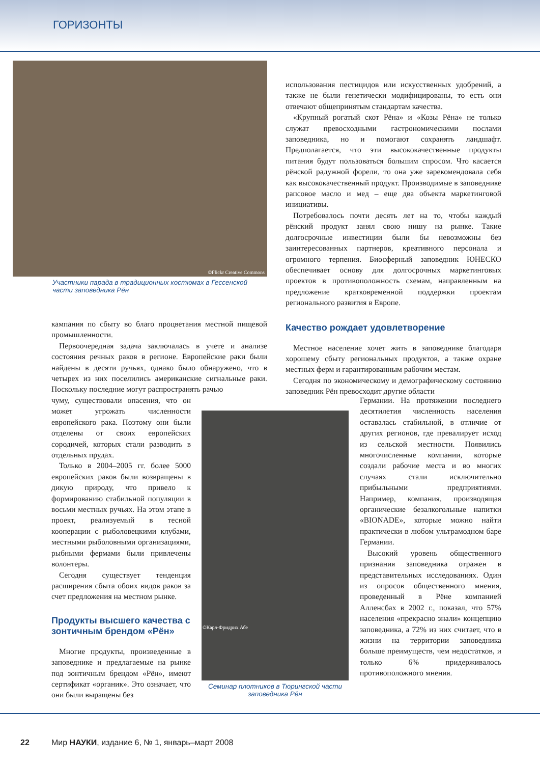ГОРИЗОНТЫ
©Flickr Creative Commons
Участники парада в традиционных костюмах в Гессенской части заповедника Рён
использования пестицидов или искусственных удобрений, а также не были генетически модифицированы, то есть они отвечают общепринятым стандартам качества.
«Крупный рогатый скот Рёна» и «Козы Рёна» не только служат превосходными гастрономическими послами заповедника, но и помогают сохранять ландшафт. Предполагается, что эти высококачественные продукты питания будут пользоваться большим спросом. Что касается рёнской радужной форели, то она уже зарекомендовала себя как высококачественный продукт. Производимые в заповеднике рапсовое масло и мед – еще два объекта маркетинговой инициативы.
Потребовалось почти десять лет на то, чтобы каждый рёнский продукт занял свою нишу на рынке. Такие долгосрочные инвестиции были бы невозможны без заинтересованных партнеров, креативного персонала и огромного терпения. Биосферный заповедник ЮНЕСКО обеспечивает основу для долгосрочных маркетинговых проектов в противоположность схемам, направленным на предложение кратковременной поддержки проектам регионального развития в Европе.
Качество рождает удовлетворение
Местное население хочет жить в заповеднике благодаря хорошему сбыту региональных продуктов, а также охране местных ферм и гарантированным рабочим местам.
Сегодня по экономическому и демографическому состоянию заповедник Рён превосходит другие области
кампания по сбыту во благо процветания местной пищевой промышленности.
Первоочередная задача заключалась в учете и анализе состояния речных раков в регионе. Европейские раки были найдены в десяти ручьях, однако было обнаружено, что в четырех из них поселились американские сигнальные раки. Поскольку последние могут распространять рачью
чуму, существовали опасения, что он может угрожать численности европейского рака. Поэтому они были отделены от своих европейских сородичей, которых стали разводить в отдельных прудах.
Только в 2004–2005 гг. более 5000 европейских раков были возвращены в дикую природу, что привело к формированию стабильной популяции в восьми местных ручьях. На этом этапе в проект, реализуемый в тесной кооперации с рыболовецкими клубами, местными рыболовными организациями, рыбными фермами были привлечены волонтеры.
Сегодня существует тенденция расширения сбыта обоих видов раков за счет предложения на местном рынке.
Продукты высшего качества с зонтичным брендом «Рён»
Многие продукты, произведенные в заповеднике и предлагаемые на рынке под зонтичным брендом «Рён», имеют сертификат «органик». Это означает, что они были выращены без
©Карл-Фридрих Абе
Семинар плотников в Тюрингской части заповедника Рён
Германии. На протяжении последнего десятилетия численность населения оставалась стабильной, в отличие от других регионов, где превалирует исход из сельской местности. Появились многочисленные компании, которые создали рабочие места и во многих случаях стали исключительно прибыльными предприятиями. Например, компания, производящая органические безалкогольные напитки «BIONADE», которые можно найти практически в любом ультрамодном баре Германии.
Высокий уровень общественного признания заповедника отражен в представительных исследованиях. Один из опросов общественного мнения, проведенный в Рёне компанией Алленсбах в 2002 г., показал, что 57% населения «прекрасно знали» концепцию заповедника, а 72% из них считает, что в жизни на территории заповедника больше преимуществ, чем недостатков, и только 6% придерживалось противоположного мнения.
22
Мир НАУКИ, издание 6, № 1, январь–март 2008